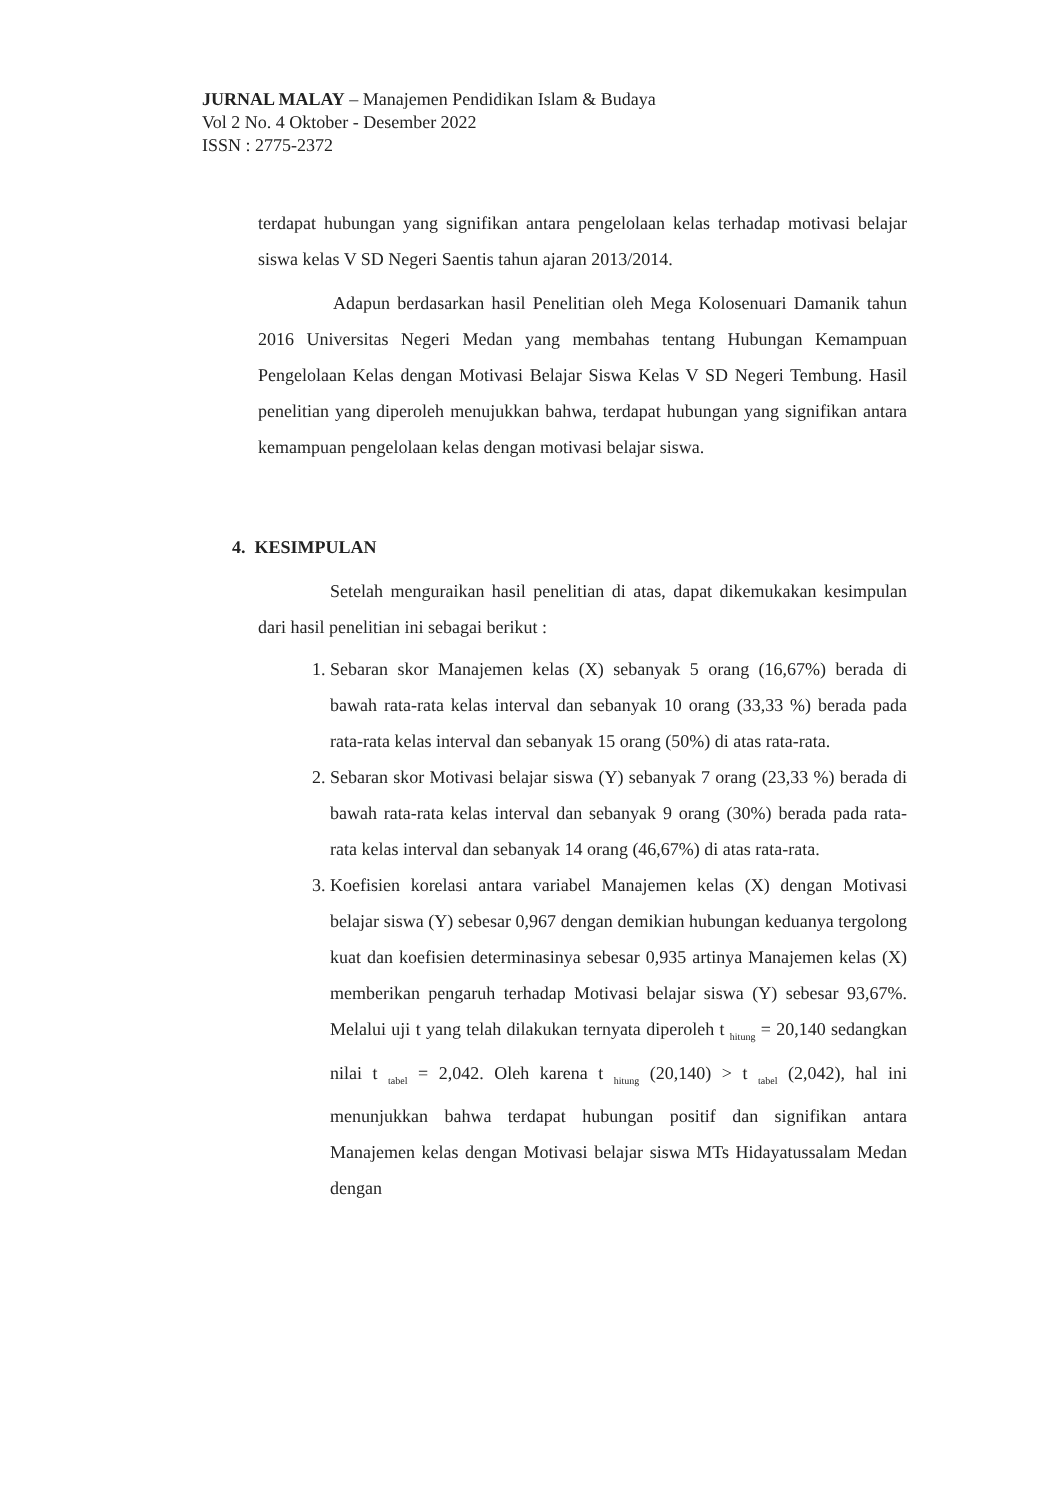JURNAL MALAY – Manajemen Pendidikan Islam & Budaya
Vol 2 No. 4 Oktober - Desember 2022
ISSN : 2775-2372
terdapat hubungan yang signifikan antara pengelolaan kelas terhadap motivasi belajar siswa kelas V SD Negeri Saentis tahun ajaran 2013/2014.
Adapun berdasarkan hasil Penelitian oleh Mega Kolosenuari Damanik tahun 2016 Universitas Negeri Medan yang membahas tentang Hubungan Kemampuan Pengelolaan Kelas dengan Motivasi Belajar Siswa Kelas V SD Negeri Tembung. Hasil penelitian yang diperoleh menujukkan bahwa, terdapat hubungan yang signifikan antara kemampuan pengelolaan kelas dengan motivasi belajar siswa.
4. KESIMPULAN
Setelah menguraikan hasil penelitian di atas, dapat dikemukakan kesimpulan dari hasil penelitian ini sebagai berikut :
1. Sebaran skor Manajemen kelas (X) sebanyak 5 orang (16,67%) berada di bawah rata-rata kelas interval dan sebanyak 10 orang (33,33 %) berada pada rata-rata kelas interval dan sebanyak 15 orang (50%) di atas rata-rata.
2. Sebaran skor Motivasi belajar siswa (Y) sebanyak 7 orang (23,33 %) berada di bawah rata-rata kelas interval dan sebanyak 9 orang (30%) berada pada rata-rata kelas interval dan sebanyak 14 orang (46,67%) di atas rata-rata.
3. Koefisien korelasi antara variabel Manajemen kelas (X) dengan Motivasi belajar siswa (Y) sebesar 0,967 dengan demikian hubungan keduanya tergolong kuat dan koefisien determinasinya sebesar 0,935 artinya Manajemen kelas (X) memberikan pengaruh terhadap Motivasi belajar siswa (Y) sebesar 93,67%. Melalui uji t yang telah dilakukan ternyata diperoleh t <sub>hitung</sub> = 20,140 sedangkan nilai t <sub>tabel</sub> = 2,042. Oleh karena t <sub>hitung</sub> (20,140) > t <sub>tabel</sub> (2,042), hal ini menunjukkan bahwa terdapat hubungan positif dan signifikan antara Manajemen kelas dengan Motivasi belajar siswa MTs Hidayatussalam Medan dengan